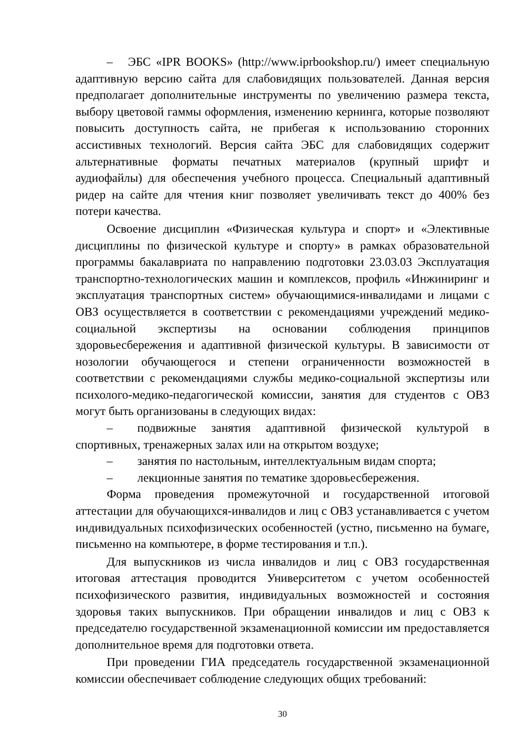– ЭБС «IPR BOOKS» (http://www.iprbookshop.ru/) имеет специальную адаптивную версию сайта для слабовидящих пользователей. Данная версия предполагает дополнительные инструменты по увеличению размера текста, выбору цветовой гаммы оформления, изменению кернинга, которые позволяют повысить доступность сайта, не прибегая к использованию сторонних ассистивных технологий. Версия сайта ЭБС для слабовидящих содержит альтернативные форматы печатных материалов (крупный шрифт и аудиофайлы) для обеспечения учебного процесса. Специальный адаптивный ридер на сайте для чтения книг позволяет увеличивать текст до 400% без потери качества.
Освоение дисциплин «Физическая культура и спорт» и «Элективные дисциплины по физической культуре и спорту» в рамках образовательной программы бакалавриата по направлению подготовки 23.03.03 Эксплуатация транспортно-технологических машин и комплексов, профиль «Инжиниринг и эксплуатация транспортных систем» обучающимися-инвалидами и лицами с ОВЗ осуществляется в соответствии с рекомендациями учреждений медико-социальной экспертизы на основании соблюдения принципов здоровьесбережения и адаптивной физической культуры. В зависимости от нозологии обучающегося и степени ограниченности возможностей в соответствии с рекомендациями службы медико-социальной экспертизы или психолого-медико-педагогической комиссии, занятия для студентов с ОВЗ могут быть организованы в следующих видах:
– подвижные занятия адаптивной физической культурой в спортивных, тренажерных залах или на открытом воздухе;
– занятия по настольным, интеллектуальным видам спорта;
– лекционные занятия по тематике здоровьесбережения.
Форма проведения промежуточной и государственной итоговой аттестации для обучающихся-инвалидов и лиц с ОВЗ устанавливается с учетом индивидуальных психофизических особенностей (устно, письменно на бумаге, письменно на компьютере, в форме тестирования и т.п.).
Для выпускников из числа инвалидов и лиц с ОВЗ государственная итоговая аттестация проводится Университетом с учетом особенностей психофизического развития, индивидуальных возможностей и состояния здоровья таких выпускников. При обращении инвалидов и лиц с ОВЗ к председателю государственной экзаменационной комиссии им предоставляется дополнительное время для подготовки ответа.
При проведении ГИА председатель государственной экзаменационной комиссии обеспечивает соблюдение следующих общих требований:
30